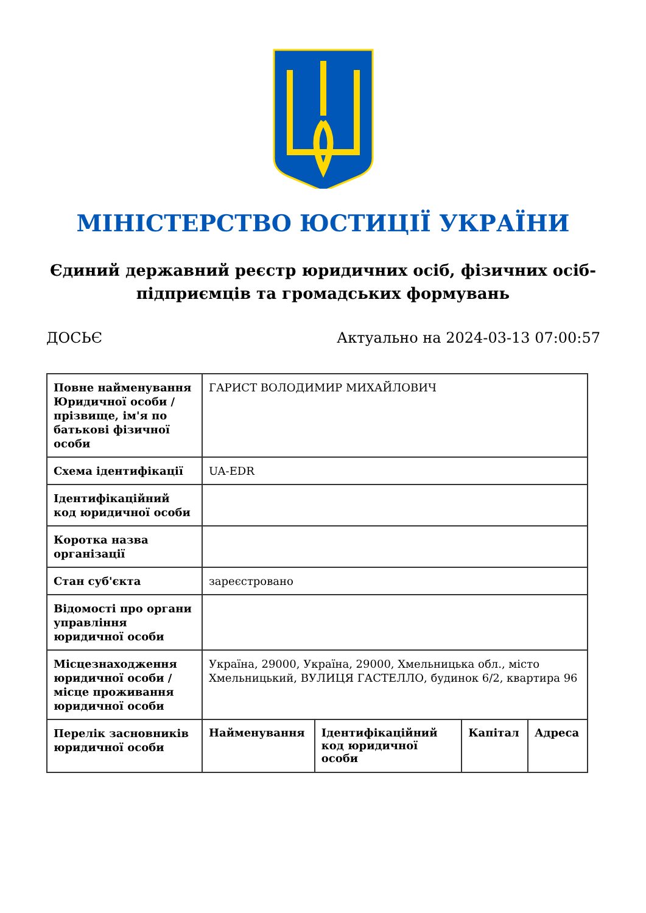МІНІСТЕРСТВО ЮСТИЦІЇ УКРАЇНИ
Єдиний державний реєстр юридичних осіб, фізичних осіб-підприємців та громадських формувань
ДОСЬЄ Актуально на 2024-03-13 07:00:57
| Повне найменування Юридичної особи / прізвище, ім'я по батькові фізичної особи | ГАРИСТ ВОЛОДИМИР МИХАЙЛОВИЧ | | | |
| Схема ідентифікації | UA-EDR | | | |
| Ідентифікаційний код юридичної особи | | | | |
| Коротка назва організації | | | | |
| Стан суб'єкта | зареєстровано | | | |
| Відомості про органи управління юридичної особи | | | | |
| Місцезнаходження юридичної особи / місце проживання юридичної особи | Україна, 29000, Україна, 29000, Хмельницька обл., місто Хмельницький, ВУЛИЦЯ ГАСТЕЛЛО, будинок 6/2, квартира 96 | | | |
| Перелік засновників юридичної особи | Найменування | Ідентифікаційний код юридичної особи | Капітал | Адреса |